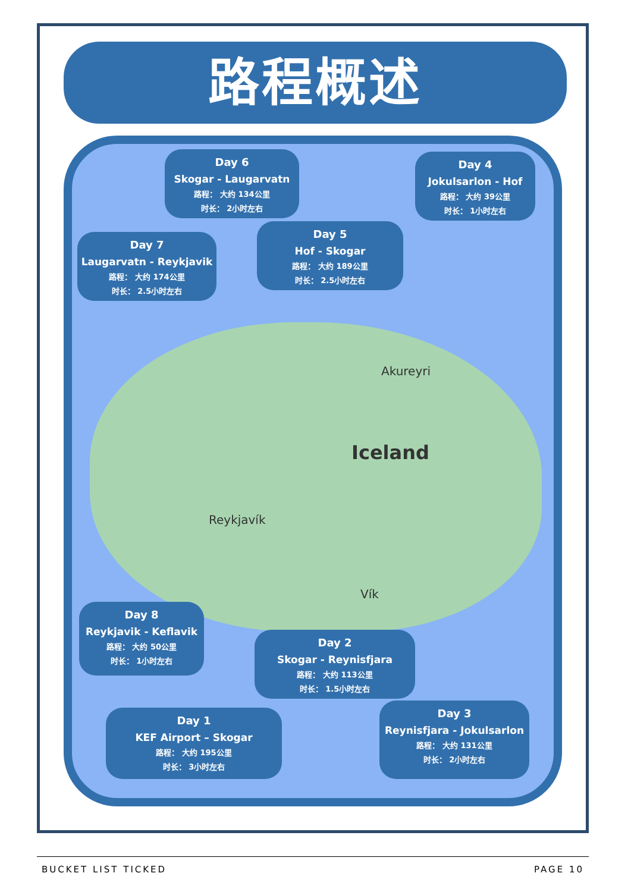路程概述
Akureyri
Iceland
Reykjavík
Vík
Day 6
Skogar - Laugarvatn
路程： 大约 134公里
时长： 2小时左右
Day 4
Jokulsarlon - Hof
路程： 大约 39公里
时长： 1小时左右
Day 7
Laugarvatn - Reykjavik
路程： 大约 174公里
时长： 2.5小时左右
Day 5
Hof - Skogar
路程： 大约 189公里
时长： 2.5小时左右
Day 8
Reykjavik - Keflavik
路程： 大约 50公里
时长： 1小时左右
Day 2
Skogar - Reynisfjara
路程： 大约 113公里
时长： 1.5小时左右
Day 1
KEF Airport – Skogar
路程： 大约 195公里
时长： 3小时左右
Day 3
Reynisfjara - Jokulsarlon
路程： 大约 131公里
时长： 2小时左右
BUCKET LIST TICKED PAGE 10